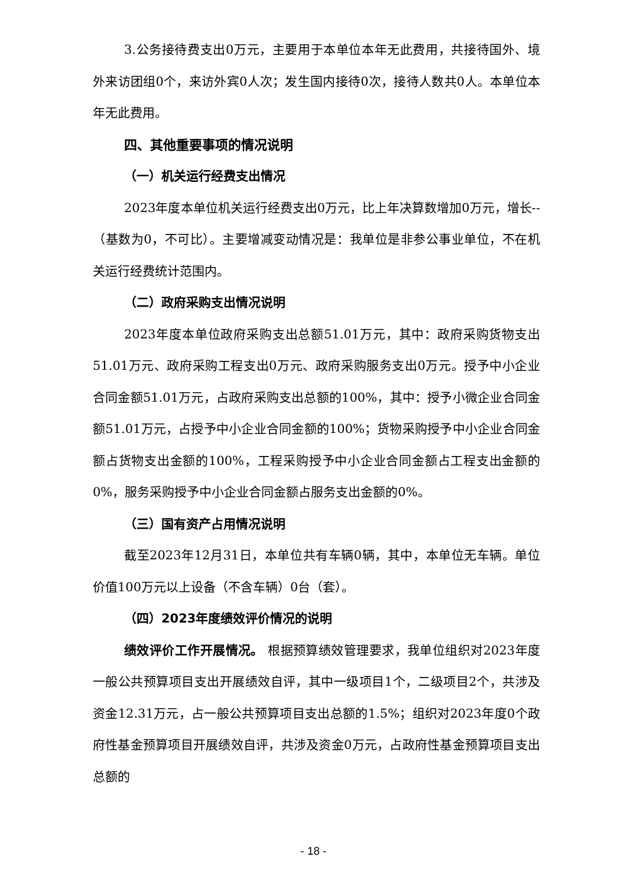3.公务接待费支出0万元，主要用于本单位本年无此费用，共接待国外、境外来访团组0个，来访外宾0人次；发生国内接待0次，接待人数共0人。本单位本年无此费用。
四、其他重要事项的情况说明
（一）机关运行经费支出情况
2023年度本单位机关运行经费支出0万元，比上年决算数增加0万元，增长--（基数为0，不可比）。主要增减变动情况是：我单位是非参公事业单位，不在机关运行经费统计范围内。
（二）政府采购支出情况说明
2023年度本单位政府采购支出总额51.01万元，其中：政府采购货物支出51.01万元、政府采购工程支出0万元、政府采购服务支出0万元。授予中小企业合同金额51.01万元，占政府采购支出总额的100%，其中：授予小微企业合同金额51.01万元，占授予中小企业合同金额的100%；货物采购授予中小企业合同金额占货物支出金额的100%，工程采购授予中小企业合同金额占工程支出金额的0%，服务采购授予中小企业合同金额占服务支出金额的0%。
（三）国有资产占用情况说明
截至2023年12月31日，本单位共有车辆0辆，其中，本单位无车辆。单位价值100万元以上设备（不含车辆）0台（套）。
（四）2023年度绩效评价情况的说明
绩效评价工作开展情况。 根据预算绩效管理要求，我单位组织对2023年度一般公共预算项目支出开展绩效自评，其中一级项目1个，二级项目2个，共涉及资金12.31万元，占一般公共预算项目支出总额的1.5%；组织对2023年度0个政府性基金预算项目开展绩效自评，共涉及资金0万元，占政府性基金预算项目支出总额的
- 18 -